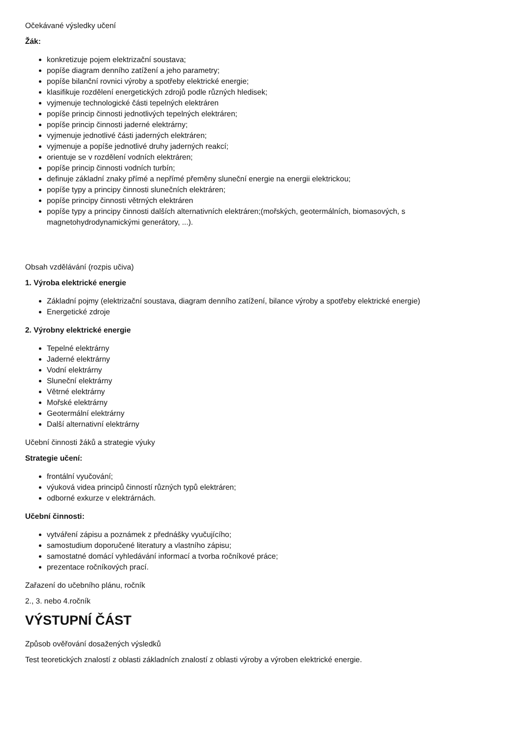Očekávané výsledky učení
Žák:
konkretizuje pojem elektrizační soustava;
popíše diagram denního zatížení a jeho parametry;
popíše bilanční rovnici výroby a spotřeby elektrické energie;
klasifikuje rozdělení energetických zdrojů podle různých hledisek;
vyjmenuje technologické části tepelných elektráren
popíše princip činnosti jednotlivých tepelných elektráren;
popíše princip činnosti jaderné elektrárny;
vyjmenuje jednotlivé části jaderných elektráren;
vyjmenuje a popíše jednotlivé druhy jaderných reakcí;
orientuje se v rozdělení vodních elektráren;
popíše princip činnosti vodních turbín;
definuje základní znaky přímé a nepřímé přeměny sluneční energie na energii elektrickou;
popíše typy a principy činnosti slunečních elektráren;
popíše principy činnosti větrných elektráren
popíše typy a principy činnosti dalších alternativních elektráren;(mořských, geotermálních, biomasových, s magnetohydrodynamickými generátory, ...).
Obsah vzdělávání (rozpis učiva)
1. Výroba elektrické energie
Základní pojmy (elektrizační soustava, diagram denního zatížení, bilance výroby a spotřeby elektrické energie)
Energetické zdroje
2. Výrobny elektrické energie
Tepelné elektrárny
Jaderné elektrárny
Vodní elektrárny
Sluneční elektrárny
Větrné elektrárny
Mořské elektrárny
Geotermální elektrárny
Další alternativní elektrárny
Učební činnosti žáků a strategie výuky
Strategie učení:
frontální vyučování;
výuková videa principů činností různých typů elektráren;
odborné exkurze v elektrárnách.
Učební činnosti:
vytváření zápisu a poznámek z přednášky vyučujícího;
samostudium doporučené literatury a vlastního zápisu;
samostatné domácí vyhledávání informací a tvorba ročníkové práce;
prezentace ročníkových prací.
Zařazení do učebního plánu, ročník
2., 3. nebo 4.ročník
VÝSTUPNÍ ČÁST
Způsob ověřování dosažených výsledků
Test teoretických znalostí z oblasti základních znalostí z oblasti výroby a výroben elektrické energie.